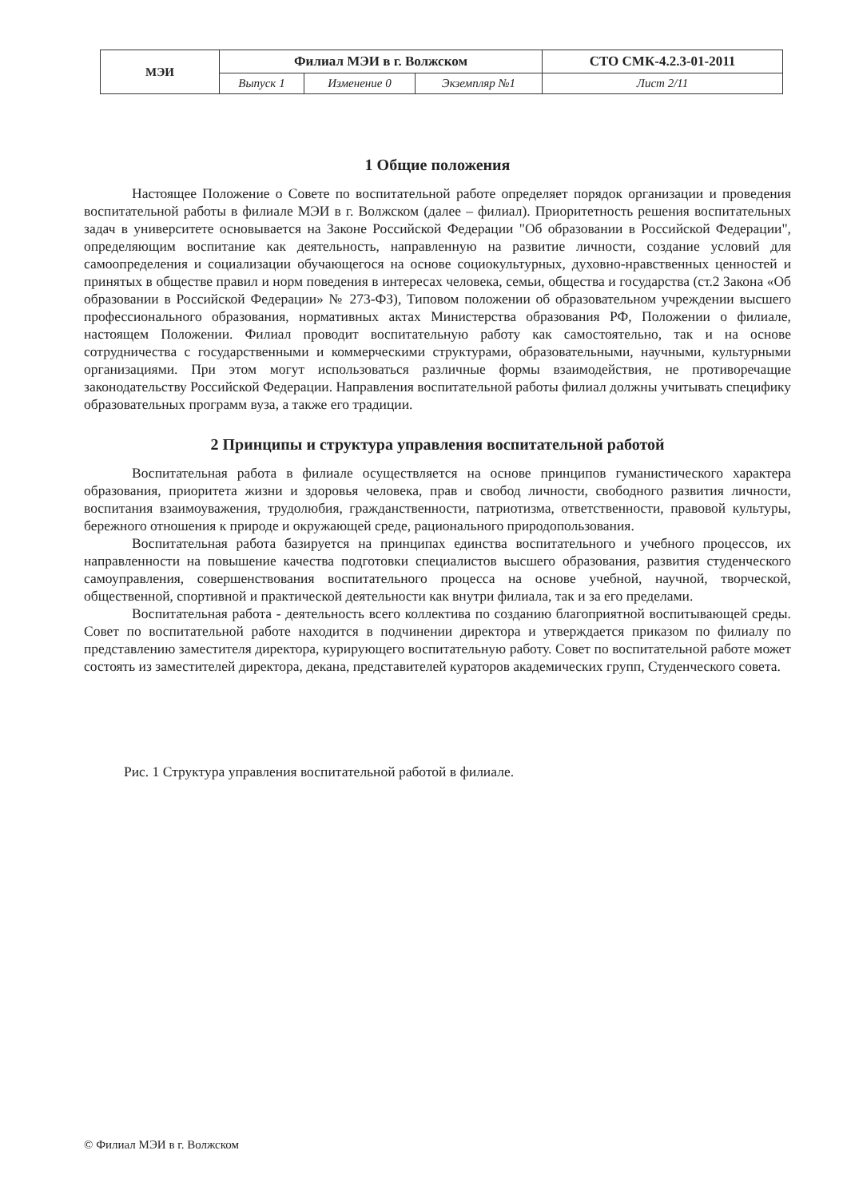| МЭИ | Филиал МЭИ в г. Волжском | | | СТО СМК-4.2.3-01-2011 |
| | Выпуск 1 | Изменение 0 | Экземпляр №1 | Лист 2/11 |
1 Общие положения
Настоящее Положение о Совете по воспитательной работе определяет порядок организации и проведения воспитательной работы в филиале МЭИ в г. Волжском (далее – филиал). Приоритетность решения воспитательных задач в университете основывается на Законе Российской Федерации "Об образовании в Российской Федерации", определяющим воспитание как деятельность, направленную на развитие личности, создание условий для самоопределения и социализации обучающегося на основе социокультурных, духовно-нравственных ценностей и принятых в обществе правил и норм поведения в интересах человека, семьи, общества и государства (ст.2 Закона «Об образовании в Российской Федерации» № 273-ФЗ), Типовом положении об образовательном учреждении высшего профессионального образования, нормативных актах Министерства образования РФ, Положении о филиале, настоящем Положении. Филиал проводит воспитательную работу как самостоятельно, так и на основе сотрудничества с государственными и коммерческими структурами, образовательными, научными, культурными организациями. При этом могут использоваться различные формы взаимодействия, не противоречащие законодательству Российской Федерации. Направления воспитательной работы филиал должны учитывать специфику образовательных программ вуза, а также его традиции.
2 Принципы и структура управления воспитательной работой
Воспитательная работа в филиале осуществляется на основе принципов гуманистического характера образования, приоритета жизни и здоровья человека, прав и свобод личности, свободного развития личности, воспитания взаимоуважения, трудолюбия, гражданственности, патриотизма, ответственности, правовой культуры, бережного отношения к природе и окружающей среде, рационального природопользования.
Воспитательная работа базируется на принципах единства воспитательного и учебного процессов, их направленности на повышение качества подготовки специалистов высшего образования, развития студенческого самоуправления, совершенствования воспитательного процесса на основе учебной, научной, творческой, общественной, спортивной и практической деятельности как внутри филиала, так и за его пределами.
Воспитательная работа - деятельность всего коллектива по созданию благоприятной воспитывающей среды. Совет по воспитательной работе находится в подчинении директора и утверждается приказом по филиалу по представлению заместителя директора, курирующего воспитательную работу. Совет по воспитательной работе может состоять из заместителей директора, декана, представителей кураторов академических групп, Студенческого совета.
Рис. 1 Структура управления воспитательной работой в филиале.
© Филиал МЭИ в г. Волжском